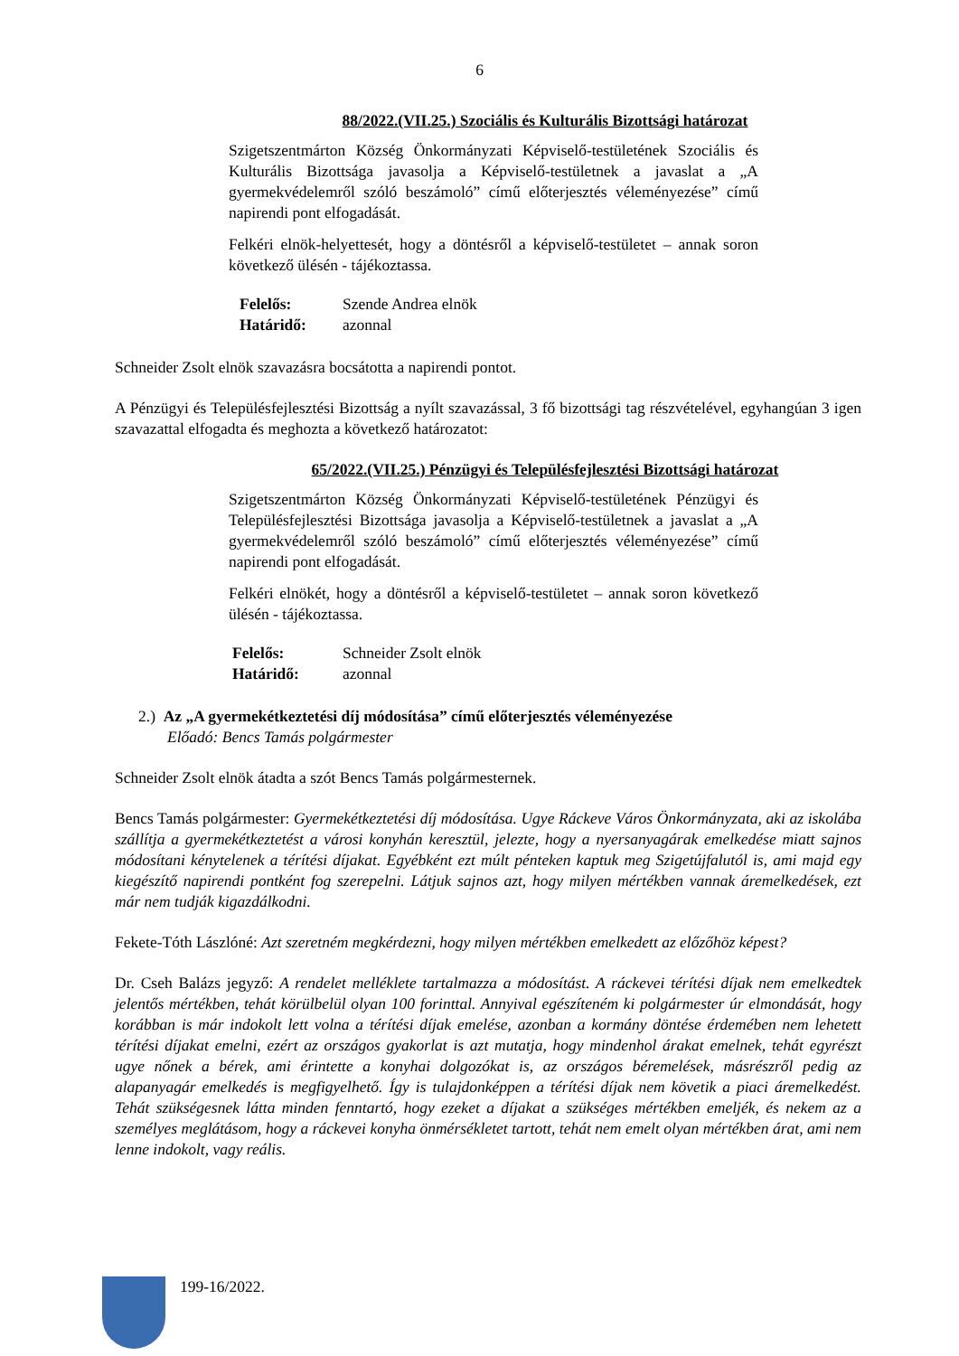6
88/2022.(VII.25.) Szociális és Kulturális Bizottsági határozat
Szigetszentmárton Község Önkormányzati Képviselő-testületének Szociális és Kulturális Bizottsága javasolja a Képviselő-testületnek a javaslat a „A gyermekvédelemről szóló beszámoló” című előterjesztés véleményezése” című napirendi pont elfogadását.
Felkéri elnök-helyettesét, hogy a döntésről a képviselő-testületet – annak soron következő ülésén - tájékoztassa.
Felelős: Szende Andrea elnök
Határidő: azonnal
Schneider Zsolt elnök szavazásra bocsátotta a napirendi pontot.
A Pénzügyi és Településfejlesztési Bizottság a nyílt szavazással, 3 fő bizottsági tag részvételével, egyhangúan 3 igen szavazattal elfogadta és meghozta a következő határozatot:
65/2022.(VII.25.) Pénzügyi és Településfejlesztési Bizottsági határozat
Szigetszentmárton Község Önkormányzati Képviselő-testületének Pénzügyi és Településfejlesztési Bizottsága javasolja a Képviselő-testületnek a javaslat a „A gyermekvédelemről szóló beszámoló” című előterjesztés véleményezése” című napirendi pont elfogadását.
Felkéri elnökét, hogy a döntésről a képviselő-testületet – annak soron következő ülésén - tájékoztassa.
Felelős: Schneider Zsolt elnök
Határidő: azonnal
2.) Az „A gyermekétkeztetési díj módosítása” című előterjesztés véleményezése
Előadó: Bencs Tamás polgármester
Schneider Zsolt elnök átadta a szót Bencs Tamás polgármesternek.
Bencs Tamás polgármester: Gyermekétkeztetési díj módosítása. Ugye Ráckeve Város Önkormányzata, aki az iskolába szállítja a gyermekétkeztetést a városi konyhán keresztül, jelezte, hogy a nyersanyagárak emelkedése miatt sajnos módosítani kénytelenek a térítési díjakat. Egyébként ezt múlt pénteken kaptuk meg Szigetújfalutól is, ami majd egy kiegészítő napirendi pontként fog szerepelni. Látjuk sajnos azt, hogy milyen mértékben vannak áremelkedések, ezt már nem tudják kigazdálkodni.
Fekete-Tóth Lászlóné: Azt szeretném megkérdezni, hogy milyen mértékben emelkedett az előzőhöz képest?
Dr. Cseh Balázs jegyző: A rendelet melléklete tartalmazza a módosítást. A ráckevei térítési díjak nem emelkedtek jelentős mértékben, tehát körülbelül olyan 100 forinttal. Annyival egészíteném ki polgármester úr elmondását, hogy korábban is már indokolt lett volna a térítési díjak emelése, azonban a kormány döntése érdemében nem lehetett térítési díjakat emelni, ezért az országos gyakorlat is azt mutatja, hogy mindenhol árakat emelnek, tehát egyrészt ugye nőnek a bérek, ami érintette a konyhai dolgozókat is, az országos béremelések, másrészről pedig az alapanyagár emelkedés is megfigyelhető. Így is tulajdonképpen a térítési díjak nem követik a piaci áremelkedést. Tehát szükségesnek látta minden fenntartó, hogy ezeket a díjakat a szükséges mértékben emeljék, és nekem az a személyes meglátásom, hogy a ráckevei konyha önmérsékletet tartott, tehát nem emelt olyan mértékben árat, ami nem lenne indokolt, vagy reális.
199-16/2022.